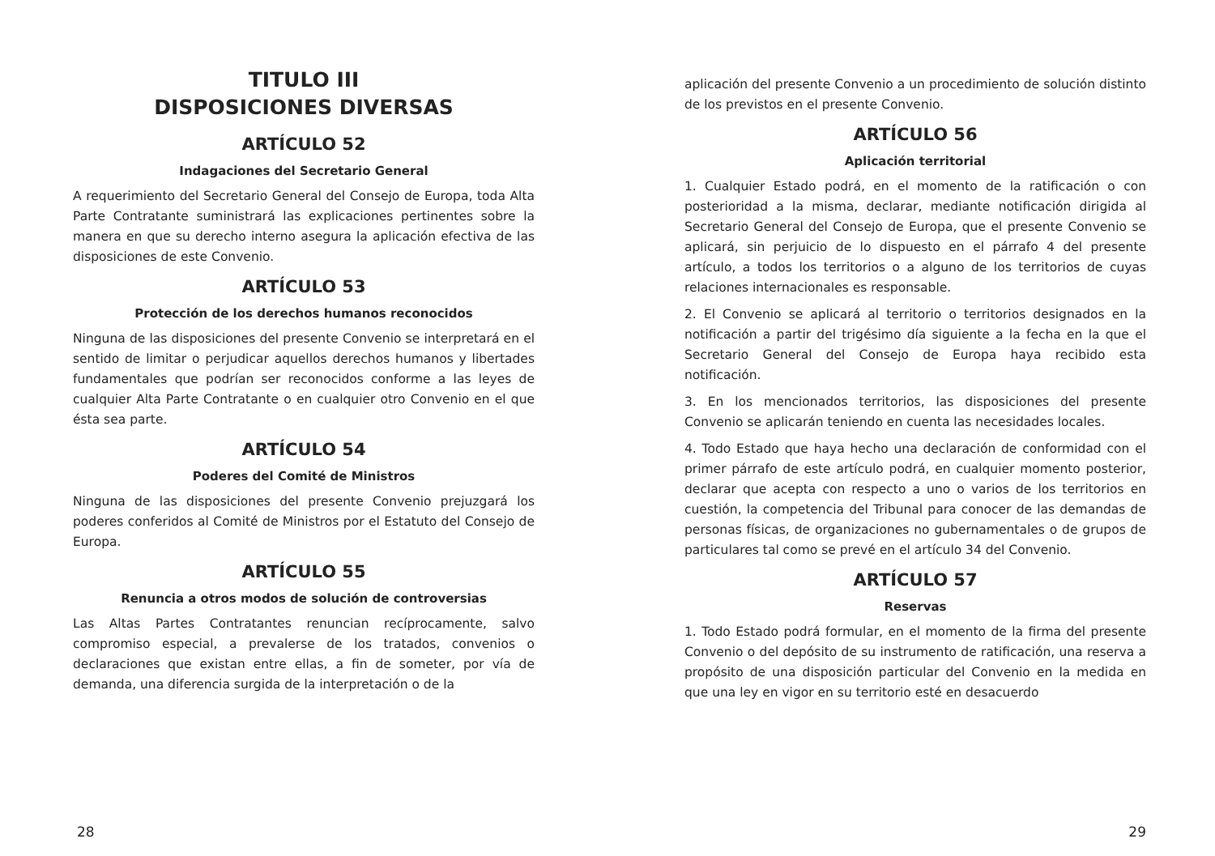TITULO III
DISPOSICIONES DIVERSAS
ARTÍCULO 52
Indagaciones del Secretario General
A requerimiento del Secretario General del Consejo de Europa, toda Alta Parte Contratante suministrará las explicaciones pertinentes sobre la manera en que su derecho interno asegura la aplicación efectiva de las disposiciones de este Convenio.
ARTÍCULO 53
Protección de los derechos humanos reconocidos
Ninguna de las disposiciones del presente Convenio se interpretará en el sentido de limitar o perjudicar aquellos derechos humanos y libertades fundamentales que podrían ser reconocidos conforme a las leyes de cualquier Alta Parte Contratante o en cualquier otro Convenio en el que ésta sea parte.
ARTÍCULO 54
Poderes del Comité de Ministros
Ninguna de las disposiciones del presente Convenio prejuzgará los poderes conferidos al Comité de Ministros por el Estatuto del Consejo de Europa.
ARTÍCULO 55
Renuncia a otros modos de solución de controversias
Las Altas Partes Contratantes renuncian recíprocamente, salvo compromiso especial, a prevalerse de los tratados, convenios o declaraciones que existan entre ellas, a fin de someter, por vía de demanda, una diferencia surgida de la interpretación o de la
28
aplicación del presente Convenio a un procedimiento de solución distinto de los previstos en el presente Convenio.
ARTÍCULO 56
Aplicación territorial
1. Cualquier Estado podrá, en el momento de la ratificación o con posterioridad a la misma, declarar, mediante notificación dirigida al Secretario General del Consejo de Europa, que el presente Convenio se aplicará, sin perjuicio de lo dispuesto en el párrafo 4 del presente artículo, a todos los territorios o a alguno de los territorios de cuyas relaciones internacionales es responsable.
2. El Convenio se aplicará al territorio o territorios designados en la notificación a partir del trigésimo día siguiente a la fecha en la que el Secretario General del Consejo de Europa haya recibido esta notificación.
3. En los mencionados territorios, las disposiciones del presente Convenio se aplicarán teniendo en cuenta las necesidades locales.
4. Todo Estado que haya hecho una declaración de conformidad con el primer párrafo de este artículo podrá, en cualquier momento posterior, declarar que acepta con respecto a uno o varios de los territorios en cuestión, la competencia del Tribunal para conocer de las demandas de personas físicas, de organizaciones no gubernamentales o de grupos de particulares tal como se prevé en el artículo 34 del Convenio.
ARTÍCULO 57
Reservas
1. Todo Estado podrá formular, en el momento de la firma del presente Convenio o del depósito de su instrumento de ratificación, una reserva a propósito de una disposición particular del Convenio en la medida en que una ley en vigor en su territorio esté en desacuerdo
29